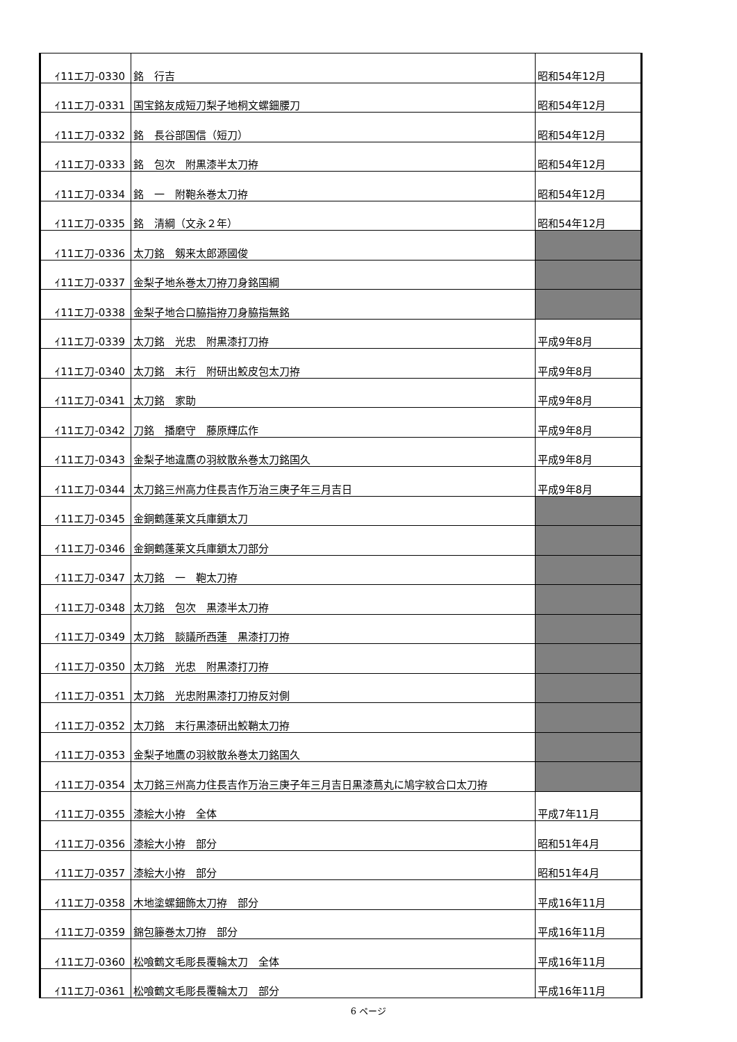| ｲ11エ刀-0330 | 銘 行吉 | 昭和54年12月 |
| ｲ11エ刀-0331 | 国宝銘友成短刀梨子地桐文螺鈿腰刀 | 昭和54年12月 |
| ｲ11エ刀-0332 | 銘 長谷部国信（短刀） | 昭和54年12月 |
| ｲ11エ刀-0333 | 銘 包次 附黒漆半太刀拵 | 昭和54年12月 |
| ｲ11エ刀-0334 | 銘 一 附鞄糸巻太刀拵 | 昭和54年12月 |
| ｲ11エ刀-0335 | 銘 清綱（文永２年） | 昭和54年12月 |
| ｲ11エ刀-0336 | 太刀銘 剱来太郎源國俊 | |
| ｲ11エ刀-0337 | 金梨子地糸巻太刀拵刀身銘国綱 | |
| ｲ11エ刀-0338 | 金梨子地合口脇指拵刀身脇指無銘 | |
| ｲ11エ刀-0339 | 太刀銘 光忠 附黒漆打刀拵 | 平成9年8月 |
| ｲ11エ刀-0340 | 太刀銘 末行 附研出鮫皮包太刀拵 | 平成9年8月 |
| ｲ11エ刀-0341 | 太刀銘 家助 | 平成9年8月 |
| ｲ11エ刀-0342 | 刀銘 播磨守 藤原輝広作 | 平成9年8月 |
| ｲ11エ刀-0343 | 金梨子地違鷹の羽紋散糸巻太刀銘国久 | 平成9年8月 |
| ｲ11エ刀-0344 | 太刀銘三州高力住長吉作万治三庚子年三月吉日 | 平成9年8月 |
| ｲ11エ刀-0345 | 金銅鶴蓬莱文兵庫鎖太刀 | |
| ｲ11エ刀-0346 | 金銅鶴蓬莱文兵庫鎖太刀部分 | |
| ｲ11エ刀-0347 | 太刀銘 一 鞄太刀拵 | |
| ｲ11エ刀-0348 | 太刀銘 包次 黒漆半太刀拵 | |
| ｲ11エ刀-0349 | 太刀銘 談議所西蓮 黒漆打刀拵 | |
| ｲ11エ刀-0350 | 太刀銘 光忠 附黒漆打刀拵 | |
| ｲ11エ刀-0351 | 太刀銘 光忠附黒漆打刀拵反対側 | |
| ｲ11エ刀-0352 | 太刀銘 末行黒漆研出鮫鞘太刀拵 | |
| ｲ11エ刀-0353 | 金梨子地鷹の羽紋散糸巻太刀銘国久 | |
| ｲ11エ刀-0354 | 太刀銘三州高力住長吉作万治三庚子年三月吉日黒漆蔦丸に鳩字紋合口太刀拵 | |
| ｲ11エ刀-0355 | 漆絵大小拵 全体 | 平成7年11月 |
| ｲ11エ刀-0356 | 漆絵大小拵 部分 | 昭和51年4月 |
| ｲ11エ刀-0357 | 漆絵大小拵 部分 | 昭和51年4月 |
| ｲ11エ刀-0358 | 木地塗螺鈿飾太刀拵 部分 | 平成16年11月 |
| ｲ11エ刀-0359 | 錦包籐巻太刀拵 部分 | 平成16年11月 |
| ｲ11エ刀-0360 | 松喰鶴文毛彫長覆輪太刀 全体 | 平成16年11月 |
| ｲ11エ刀-0361 | 松喰鶴文毛彫長覆輪太刀 部分 | 平成16年11月 |
6 ページ